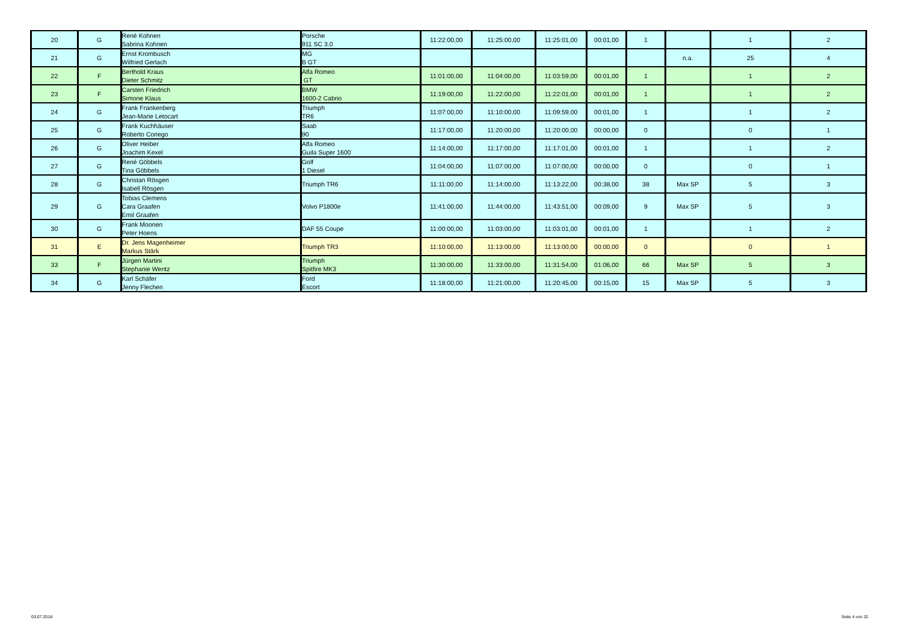| 20 | G | René Kohnen Sabrina Kohnen | Porsche 911 SC 3.0 | 11:22:00,00 | 11:25:00,00 | 11:25:01,00 | 00:01,00 | 1 | | 1 | 2 |
| 21 | G | Ernst Krombusch Wilfried Gerlach | MG B GT | | | | | | n.a. | 25 | 4 |
| 22 | F | Berthold Kraus Dieter Schmitz | Alfa Romeo GT | 11:01:00,00 | 11:04:00,00 | 11:03:59,00 | 00:01,00 | 1 | | 1 | 2 |
| 23 | F | Carsten Friedrich Simone Klaus | BMW 1600-2 Cabrio | 11:19:00,00 | 11:22:00,00 | 11:22:01,00 | 00:01,00 | 1 | | 1 | 2 |
| 24 | G | Frank Frankenberg Jean-Marie Letocart | Triumph TR6 | 11:07:00,00 | 11:10:00,00 | 11:09:59,00 | 00:01,00 | 1 | | 1 | 2 |
| 25 | G | Frank Kuchhäuser Roberto Conego | Saab 90 | 11:17:00,00 | 11:20:00,00 | 11:20:00,00 | 00:00,00 | 0 | | 0 | 1 |
| 26 | G | Oliver Heiber Joachim Kexel | Alfa Romeo Guila Super 1600 | 11:14:00,00 | 11:17:00,00 | 11:17:01,00 | 00:01,00 | 1 | | 1 | 2 |
| 27 | G | René Göbbels Tina Göbbels | Golf 1 Diesel | 11:04:00,00 | 11:07:00,00 | 11:07:00,00 | 00:00,00 | 0 | | 0 | 1 |
| 28 | G | Christan Rösgen Isabell Rösgen | Triumph TR6 | 11:11:00,00 | 11:14:00,00 | 11:13:22,00 | 00:38,00 | 38 | Max SP | 5 | 3 |
| 29 | G | Tobias Clemens Cara Graafen Emil Graafen | Volvo P1800e | 11:41:00,00 | 11:44:00,00 | 11:43:51,00 | 00:09,00 | 9 | Max SP | 5 | 3 |
| 30 | G | Frank Moonen Peter Hoens | DAF 55 Coupe | 11:00:00,00 | 11:03:00,00 | 11:03:01,00 | 00:01,00 | 1 | | 1 | 2 |
| 31 | E | Dr. Jens Magenheimer Markus Stärk | Triumph TR3 | 11:10:00,00 | 11:13:00,00 | 11:13:00,00 | 00:00,00 | 0 | | 0 | 1 |
| 33 | F | Jürgen Martini Stephanie Wentz | Triumph Spitfire MK3 | 11:30:00,00 | 11:33:00,00 | 11:31:54,00 | 01:06,00 | 66 | Max SP | 5 | 3 |
| 34 | G | Karl Schäfer Jenny Flechen | Ford Escort | 11:18:00,00 | 11:21:00,00 | 11:20:45,00 | 00:15,00 | 15 | Max SP | 5 | 3 |
03.07.2018 Seite 4 von 32